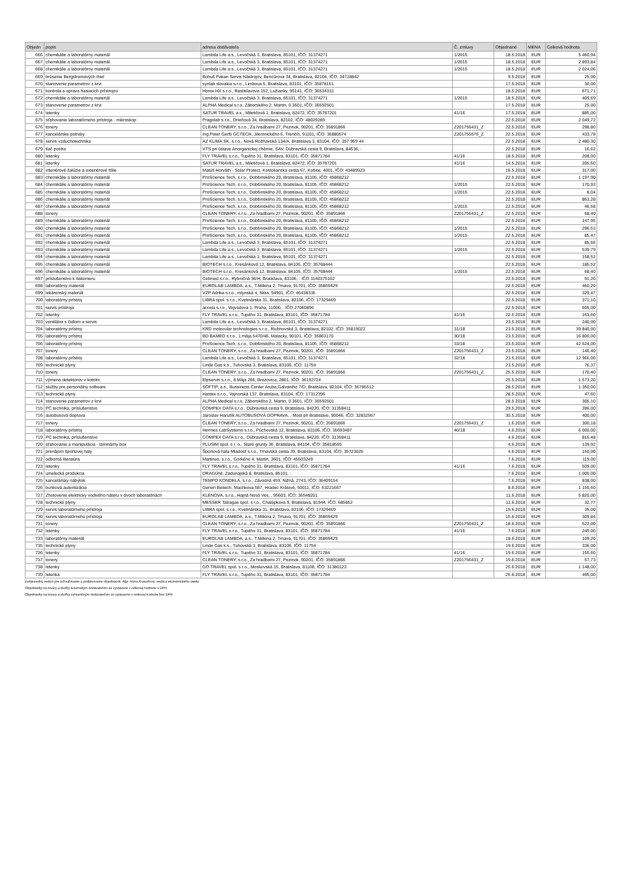| Objedn | popis | adresa dodávateľa | Č. zmluvy | Objednané | MENA | Celková hodnota |
| --- | --- | --- | --- | --- | --- | --- |
| 666 | chemikálie a laboratórny materiál | Lambda Life a.s., Levočská 3, Bratislava, 85101, IČO: 31374271 | 1/2015 | 18.5.2018 | EUR | 5 460,94 |
| 667 | chemikálie a laboratórny materiál | Lambda Life a.s., Levočská 3, Bratislava, 85101, IČO: 31374271 | 1/2015 | 18.5.2018 | EUR | 2 893,84 |
| 668 | chemikálie a laboratórny materiál | Lambda Life a.s., Levočská 3, Bratislava, 85101, IČO: 31374271 | 1/2015 | 18.5.2018 | EUR | 2 024,06 |
| 669 | brúsenie Bergstromových ihiel | Bohuš Pakan Servis Nástrojov, Bencúrova 34, Bratislava, 82104, IČO: 34718842 | | 9.5.2018 | EUR | 25,00 |
| 670 | stanovenie parametrov z krvi | synlab slovakia s.r.o., Limbova 5, Bratislava, 83101, IČO: 35878151 | | 17.5.2018 | EUR | 30,00 |
| 671 | kontrola a oprava hasiacich prístrojov | Horex HX s.r.o., Rastislavova 152, Lužianky, 95141, IČO: 36534331 | | 18.5.2018 | EUR | 671,71 |
| 672 | chemikálie a laboratórny materiál | Lambda Life a.s., Levočská 3, Bratislava, 85101, IČO: 31374271 | 1/2015 | 18.5.2018 | EUR | 409,69 |
| 673 | stanovenie parametrov z krvi | ALPHA Medical s.r.o, Záborského 2, Martin, 0 3601, IČO: 36592501 | | 17.5.2018 | EUR | 25,00 |
| 674 | letenky | SATUR TRAVEL a.s., Miletičová 1, Bratislava, 82472, IČO: 35787201 | 41/16 | 17.5.2018 | EUR | 885,00 |
| 675 | sťahovanie laboratórneho prístroja - mikroskop | Pragolab s.r.o., Drieňová 34, Bratislava, 82102, IČO: 48029289 | | 22.5.2018 | EUR | 2 049,72 |
| 676 | tonery | CLEAN TONERY, s.r.o., Za hradbami 27, Pezinok, 90201, IČO: 35891866 | Z201756431_Z | 22.5.2018 | EUR | 298,80 |
| 677 | kancelárske potreby | Ing.Peter Gerši GCTECH, Jilemnického 6, Trenčín, 91101, IČO: 36880574 | Z201755576_Z | 22.5.2018 | EUR | 433,78 |
| 678 | servis vzduchotechnika | AZ KLIMA SK, s.r.o., Nová Rožňavská 134/A, Bratislava 3, 83104, IČO: 357 969 44 | | 22.5.2018 | EUR | 2 480,30 |
| 679 | tlač postra | VTS pri ústave Anorganickej chémie, SAV, Dúbravská cesta 9, Bratislava, 84536, : | | 22.5.2018 | EUR | 16,62 |
| 680 | letenky | FLY TRAVEL s.r.o., Tupého 31, Bratislava, 83101, IČO: 35871784 | 41/16 | 18.5.2018 | EUR | 208,00 |
| 681 | letenky | SATUR TRAVEL a.s., Miletičová 1, Bratislava, 82472, IČO: 35787201 | 41/16 | 14.5.2018 | EUR | 205,60 |
| 682 | interiérové žalúzie a exteriérové fólie | Matúš Horváth - Solar Protect, Kostolianska cesta 67, Košice, 4001, IČO: 43489923 | | 16.5.2018 | EUR | 317,00 |
| 683 | chemikálie a laboratórny materiál | ProScience Tech, s.r.o., Dobšinského 20, Bratislava, 81105, IČO: 45868212 | | 22.5.2018 | EUR | 1 197,90 |
| 684 | chemikálie a laboratórny materiál | ProScience Tech, s.r.o., Dobšinského 20, Bratislava, 81105, IČO: 45868212 | 1/2015 | 22.5.2018 | EUR | 170,93 |
| 685 | chemikálie a laboratórny materiál | ProScience Tech, s.r.o., Dobšinského 20, Bratislava, 81105, IČO: 45868212 | 1/2015 | 22.5.2018 | EUR | 8,04 |
| 686 | chemikálie a laboratórny materiál | ProScience Tech, s.r.o., Dobšinského 20, Bratislava, 81105, IČO: 45868212 | | 22.5.2018 | EUR | 863,28 |
| 687 | chemikálie a laboratórny materiál | ProScience Tech, s.r.o., Dobšinského 20, Bratislava, 81105, IČO: 45868212 | 1/2015 | 22.5.2018 | EUR | 46,58 |
| 688 | tonery | CLEAN TONERY, s.r.o., Za hradbami 27, Pezinok, 90201, IČO: 35891866 | Z201756431_Z | 22.5.2018 | EUR | 68,40 |
| 689 | chemikálie a laboratórny materiál | ProScience Tech, s.r.o., Dobšinského 20, Bratislava, 81105, IČO: 45868212 | | 22.5.2018 | EUR | 147,95 |
| 690 | chemikálie a laboratórny materiál | ProScience Tech, s.r.o., Dobšinského 20, Bratislava, 81105, IČO: 45868212 | 1/2015 | 22.5.2018 | EUR | 296,53 |
| 691 | chemikálie a laboratórny materiál | ProScience Tech, s.r.o., Dobšinského 20, Bratislava, 81105, IČO: 45868212 | 1/2015 | 22.5.2018 | EUR | 85,47 |
| 692 | chemikálie a laboratórny materiál | Lambda Life a.s., Levočská 3, Bratislava, 85101, IČO: 31374271 | | 22.5.2018 | EUR | 85,66 |
| 693 | chemikálie a laboratórny materiál | Lambda Life a.s., Levočská 3, Bratislava, 85101, IČO: 31374271 | 1/2015 | 22.5.2018 | EUR | 539,79 |
| 694 | chemikálie a laboratórny materiál | Lambda Life a.s., Levočská 3, Bratislava, 85101, IČO: 31374271 | | 22.5.2018 | EUR | 158,52 |
| 695 | chemikálie a laboratórny materiál | BIOTECH s.r.o., Kresánková 12, Bratislava, 84105, IČO: 35768444 | | 22.5.2018 | EUR | 185,52 |
| 696 | chemikálie a laboratórny materiál | BIOTECH s.r.o., Kresánková 12, Bratislava, 84105, IČO: 35768444 | 1/2015 | 22.5.2018 | EUR | 68,40 |
| 697 | príslušenstvo k tlakomeru | Celimed s.r.o., Rybničná 36/H, Bratislava, 83106, : IČO 3140375102 | | 22.5.2018 | EUR | 91,20 |
| 698 | laboratórny materiál | EUROLAB LAMBDA, a.s., T.Milkina 2, Trnava, 91701, IČO: 35869429 | | 22.5.2018 | EUR | 460,20 |
| 699 | lekárenský materiál | VZP Adrika s.r.o., mlynská 4, Nitra, 94901, IČO: 46438335 | | 22.5.2018 | EUR | 329,47 |
| 700 | laboratórny prístroj | LIBRA spol. s.r.o., Kvetinárska 31, Bratislava, 82106, IČO: 17329469 | | 22.5.2018 | EUR | 371,10 |
| 701 | servis prístroja | accela s.r.o., Vejvodova 1, Praha, 11000, : IČO 27060896 | | 22.5.2018 | EUR | 605,00 |
| 702 | letenky | FLY TRAVEL s.r.o., Tupého 31, Bratislava, 83101, IČO: 35871784 | 41/16 | 22.5.2018 | EUR | 163,60 |
| 703 | ventilátor s čidlom a servis | Lambda Life a.s., Levočská 3, Bratislava, 85101, IČO: 31374271 | | 23.5.2018 | EUR | 240,00 |
| 704 | laboratórny prístroj | KRD molecular technologies s.r.o., Ružinovská 3, Bratislava, 82102, IČO: 35819022 | 31/18 | 23.5.2018 | EUR | 39 840,00 |
| 705 | laboratórny prístroj | BD BAMED s.r.o., 1.mája 5470/46, Malacky, 90101, IČO: 35863170 | 30/18 | 23.5.2018 | EUR | 16 800,00 |
| 706 | laboratórny prístroj | ProScience Tech, s.r.o., Dobšinského 20, Bratislava, 81105, IČO: 45868212 | 33/18 | 23.5.2018 | EUR | 42 624,00 |
| 707 | tonery | CLEAN TONERY, s.r.o., Za hradbami 27, Pezinok, 90201, IČO: 35891866 | Z201756431_Z | 23.5.2018 | EUR | 146,40 |
| 708 | laboratórny prístroj | Lambda Life a.s., Levočská 3, Bratislava, 85101, IČO: 31374271 | 32/18 | 23.5.2018 | EUR | 12 966,00 |
| 709 | technické plyny | Linde Gas k.s., Tuhovská 3, Bratislava, 83106, IČO: 11754 | | 23.5.2018 | EUR | 76,37 |
| 710 | tonery | CLEAN TONERY, s.r.o., Za hradbami 27, Pezinok, 90201, IČO: 35891866 | Z201756431_Z | 25.5.2018 | EUR | 170,40 |
| 711 | výmena detektorov v kotolni | Elpservis s.r.o., 8.Mája 266, Brezovica, 2801, IČO: 36192724 | | 25.5.2018 | EUR | 1 573,20 |
| 712 | služby pre personálny software | SOFTIP, a.s., Bussiness Center Aruba,Galvaniho 7/D, Bratislava, 82104, IČO: 36785512 | | 28.5.2018 | EUR | 1 350,00 |
| 713 | technické plyny | Hastex s.r.o., Vajnorská 137, Bratislava, 83104, IČO: 17312396 | | 28.5.2018 | EUR | 47,60 |
| 714 | stanovenie parametrov z krvi | ALPHA Medical s.r.o, Záborského 2, Martin, 0 3601, IČO: 36592501 | | 28.5.2018 | EUR | 305,10 |
| 715 | PC technika, príslušenstvo | COMPEX DATA s.r.o., Dúbravská cesta 9, Bratislava, 84220, IČO: 31358411 | | 29.5.2018 | EUR | 396,00 |
| 716 | autobusová doprava | Jaroslav Hanzlík AUTOBUSOVÁ DOPRAVA, , Most pri Bratislave, 90046, IČO: 32832567 | | 30.5.2018 | EUR | 400,00 |
| 717 | tonery | CLEAN TONERY, s.r.o., Za hradbami 27, Pezinok, 90201, IČO: 35891866 | Z201756431_Z | 1.6.2018 | EUR | 300,18 |
| 718 | laboratórny prístroj | Hermes LabSystems s.r.o., Púchovská 12, Bratislava, 83106, IČO: 35693487 | 40/18 | 4.6.2018 | EUR | 6 000,00 |
| 719 | PC technika, príslušenstvo | COMPEX DATA s.r.o., Dúbravská cesta 9, Bratislava, 84220, IČO: 31358411 | | 4.6.2018 | EUR | 816,48 |
| 720 | sťahovanie a manipulácia - laminárny box | PLUSIM spol. s r. o., Staré grunty 36, Bratislava, 84104, IČO: 35818565 | | 4.6.2018 | EUR | 139,92 |
| 721 | prenájom športovej haly | Športová hala Mladosť s.r.o., Trnavská cesta 39, Bratislava, 83104, IČO: 35723025 | | 4.6.2018 | EUR | 150,00 |
| 722 | odborná literatúra | Martinus, s.r.o., Gorkého 4, Martin, 3601, IČO: 45503249 | | 7.6.2018 | EUR | 119,00 |
| 723 | letenky | FLY TRAVEL s.r.o., Tupého 31, Bratislava, 83101, IČO: 35871784 | 41/16 | 7.6.2018 | EUR | 509,00 |
| 724 | umelecká produkcia | DRAGÚNI, Zadunajská 8, Bratislava, 85101, : | | 7.6.2018 | EUR | 1 000,00 |
| 725 | kancelársky nábytok | TEMPO KONDELA, s.r.o., Závodná 459, Nižná, 2743, IČO: 36409154 | | 7.6.2018 | EUR | 838,00 |
| 726 | bunková autentizácia | Generi Biotech, Machkova 587, Hradec Králové, 50011, IČO: 63221667 | | 8.6.2018 | EUR | 1 155,60 |
| 727 | Zhotovenie elektricky vodivého náteru v dvoch laboratóriách | KLENOVA, s.r.o., Hajná Nová Ves, , 95603, IČO: 36548201 | | 11.6.2018 | EUR | 5 820,00 |
| 728 | technické plyny | MESSER Tatragas spol. s r.o., Chalúpkova 9, Bratislava, 81944, IČO: 685852 | | 11.6.2018 | EUR | 32,77 |
| 729 | servis laboratórneho prístroja | LIBRA spol. s.r.o., Kvetinárska 31, Bratislava, 82106, IČO: 17329469 | | 15.6.2018 | EUR | 35,00 |
| 730 | servis laboratórneho prístroja | EUROLAB LAMBDA, a.s., T.Milkina 2, Trnava, 91701, IČO: 35869429 | | 15.6.2018 | EUR | 309,84 |
| 731 | tonery | CLEAN TONERY, s.r.o., Za hradbami 27, Pezinok, 90201, IČO: 35891866 | Z201756431_Z | 18.6.2018 | EUR | 522,00 |
| 732 | letenky | FLY TRAVEL s.r.o., Tupého 31, Bratislava, 83101, IČO: 35871784 | 41/16 | 7.6.2018 | EUR | 245,00 |
| 733 | laboratórny materiál | EUROLAB LAMBDA, a.s., T.Milkina 2, Trnava, 91701, IČO: 35869429 | | 18.6.2018 | EUR | 109,20 |
| 735 | technické plyny | Linde Gas k.s., Tuhovská 3, Bratislava, 83106, IČO: 11754 | | 19.6.2018 | EUR | 336,00 |
| 736 | letenky | FLY TRAVEL s.r.o., Tupého 31, Bratislava, 83101, IČO: 35871784 | 41/16 | 19.6.2018 | EUR | 155,60 |
| 737 | tonery | CLEAN TONERY, s.r.o., Za hradbami 27, Pezinok, 90201, IČO: 35891866 | Z201756431_Z | 19.6.2018 | EUR | 57,73 |
| 738 | letenky | GO TRAVEL spol. s r.o., Moskovská 15, Bratislava, 81108, IČO: 31380123 | | 25.6.2018 | EUR | 1 148,00 |
| 739 | letenka | FLY TRAVEL s.r.o., Tupého 31, Bratislava, 83101, IČO: 35871784 | | 25.6.2018 | EUR | 495,00 |
Zodpovedný vedúci pre schvaľovanie a podpisovanie objednávok: Mgr. Hana Krasoňová, vedúca ekonomického úseku
Objednávky na tovary a služby tuzemským dodávateľom sú vystavené v celkovej hodnote s DPH.
Objednávky na tovary a služby zahraničným dodávateľom sú vystavené v celkovej hodnote bez DPH.